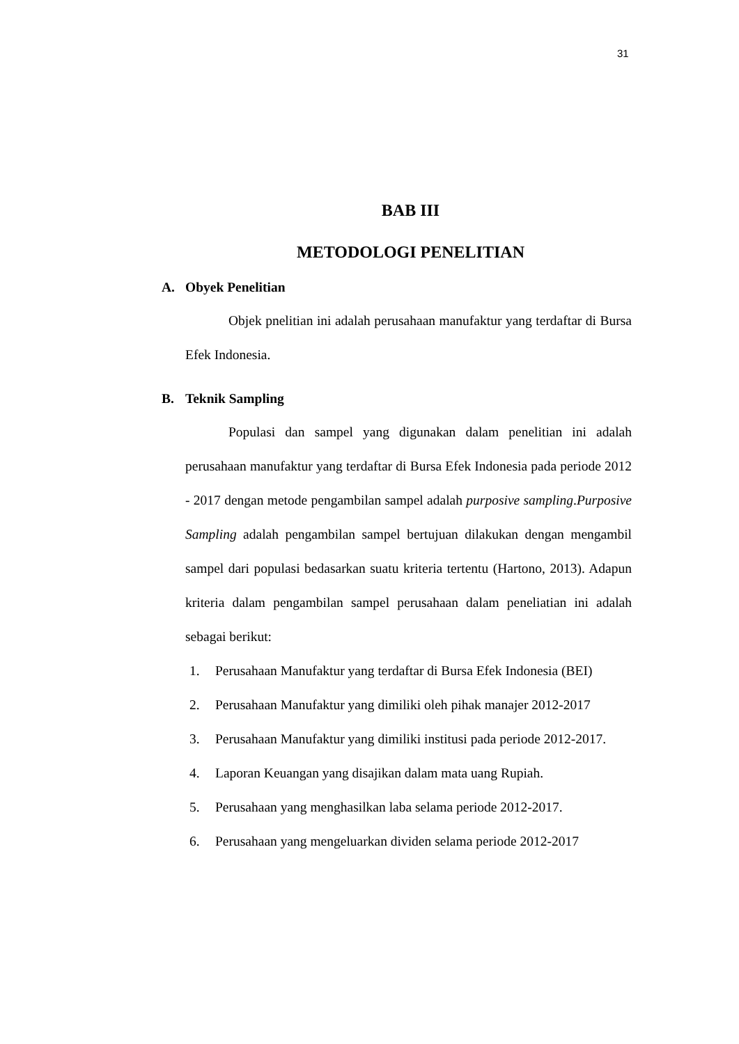31
BAB III
METODOLOGI PENELITIAN
A. Obyek Penelitian
Objek pnelitian ini adalah perusahaan manufaktur yang terdaftar di Bursa Efek Indonesia.
B. Teknik Sampling
Populasi dan sampel yang digunakan dalam penelitian ini adalah perusahaan manufaktur yang terdaftar di Bursa Efek Indonesia pada periode 2012 - 2017 dengan metode pengambilan sampel adalah purposive sampling.Purposive Sampling adalah pengambilan sampel bertujuan dilakukan dengan mengambil sampel dari populasi bedasarkan suatu kriteria tertentu (Hartono, 2013). Adapun kriteria dalam pengambilan sampel perusahaan dalam peneliatian ini adalah sebagai berikut:
1. Perusahaan Manufaktur yang terdaftar di Bursa Efek Indonesia (BEI)
2. Perusahaan Manufaktur yang dimiliki oleh pihak manajer 2012-2017
3. Perusahaan Manufaktur yang dimiliki institusi pada periode 2012-2017.
4. Laporan Keuangan yang disajikan dalam mata uang Rupiah.
5. Perusahaan yang menghasilkan laba selama periode 2012-2017.
6. Perusahaan yang mengeluarkan dividen selama periode 2012-2017